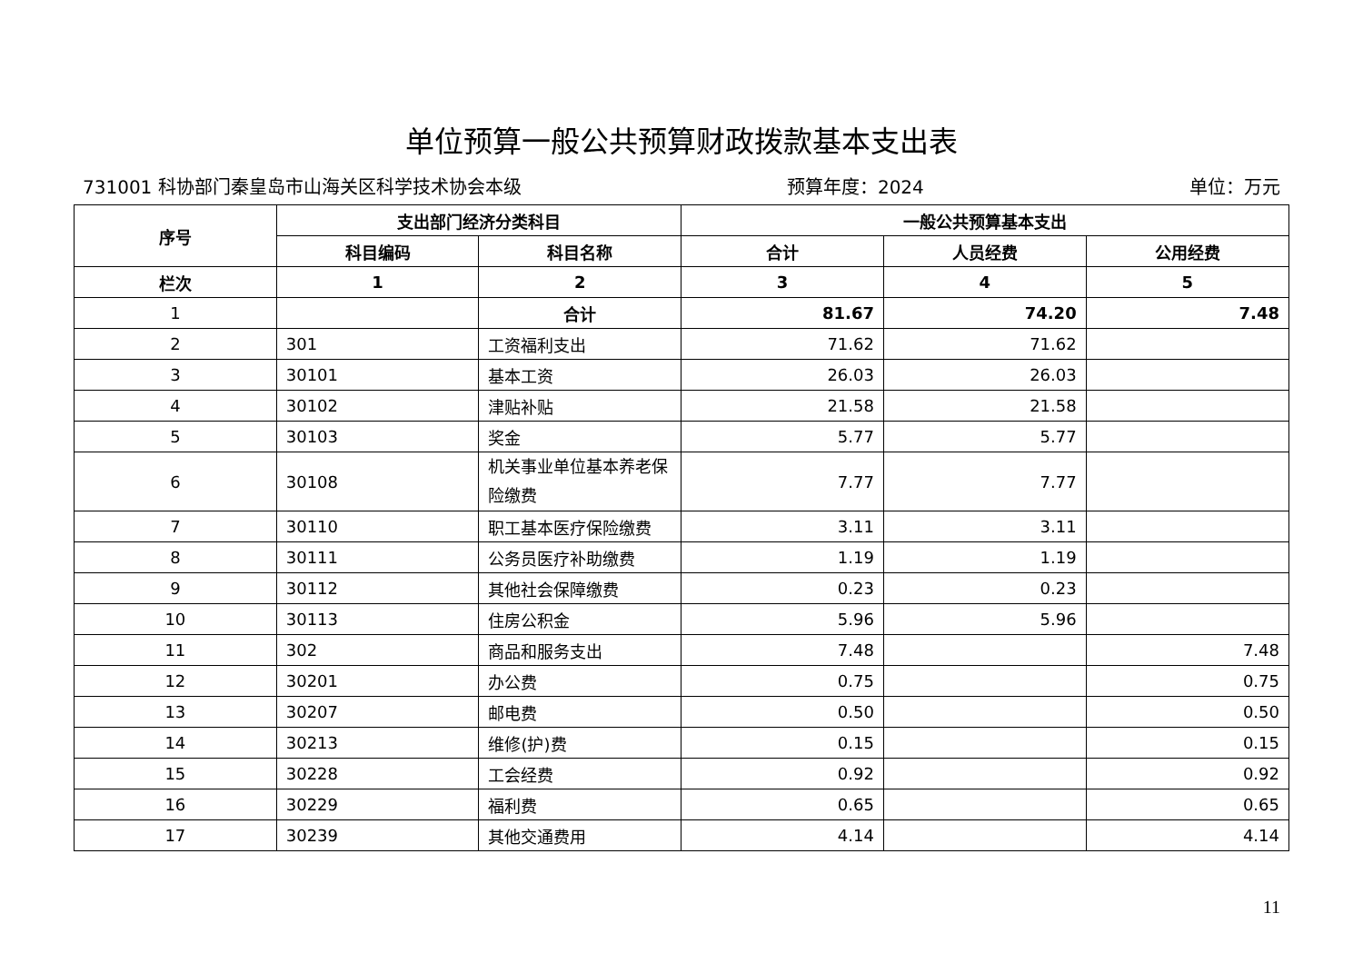单位预算一般公共预算财政拨款基本支出表
731001 科协部门秦皇岛市山海关区科学技术协会本级 预算年度：2024 单位：万元
| 序号 | 支出部门经济分类科目 | | 一般公共预算基本支出 | | |
| --- | --- | --- | --- | --- | --- |
| | 科目编码 | 科目名称 | 合计 | 人员经费 | 公用经费 |
| 栏次 | 1 | 2 | 3 | 4 | 5 |
| 1 | | 合计 | 81.67 | 74.20 | 7.48 |
| 2 | 301 | 工资福利支出 | 71.62 | 71.62 | |
| 3 | 30101 | 基本工资 | 26.03 | 26.03 | |
| 4 | 30102 | 津贴补贴 | 21.58 | 21.58 | |
| 5 | 30103 | 奖金 | 5.77 | 5.77 | |
| 6 | 30108 | 机关事业单位基本养老保险缴费 | 7.77 | 7.77 | |
| 7 | 30110 | 职工基本医疗保险缴费 | 3.11 | 3.11 | |
| 8 | 30111 | 公务员医疗补助缴费 | 1.19 | 1.19 | |
| 9 | 30112 | 其他社会保障缴费 | 0.23 | 0.23 | |
| 10 | 30113 | 住房公积金 | 5.96 | 5.96 | |
| 11 | 302 | 商品和服务支出 | 7.48 | | 7.48 |
| 12 | 30201 | 办公费 | 0.75 | | 0.75 |
| 13 | 30207 | 邮电费 | 0.50 | | 0.50 |
| 14 | 30213 | 维修(护)费 | 0.15 | | 0.15 |
| 15 | 30228 | 工会经费 | 0.92 | | 0.92 |
| 16 | 30229 | 福利费 | 0.65 | | 0.65 |
| 17 | 30239 | 其他交通费用 | 4.14 | | 4.14 |
11